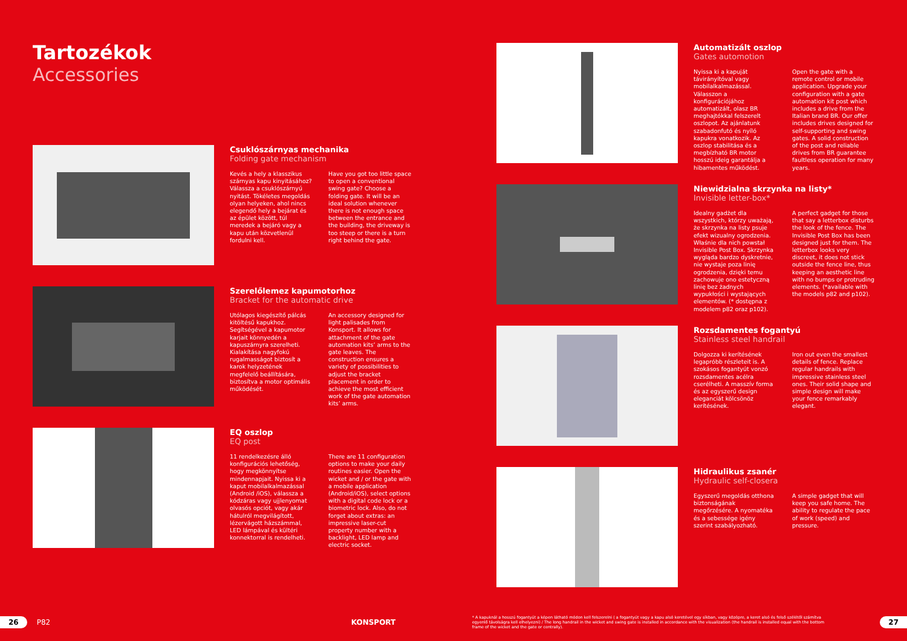Tartozékok
Accessories
Csuklószárnyas mechanika
Folding gate mechanism
Kevés a hely a klasszikus szárnyas kapu kinyitásához? Válassza a csuklószárnyú nyitást. Tökéletes megoldás olyan helyeken, ahol nincs elegendő hely a bejárat és az épület között, túl meredek a bejáró vagy a kapu után közvetlenül fordulni kell.
Have you got too little space to open a conventional swing gate? Choose a folding gate. It will be an ideal solution whenever there is not enough space between the entrance and the building, the driveway is too steep or there is a turn right behind the gate.
Szerelőlemez kapumotorhoz
Bracket for the automatic drive
Utólagos kiegészítő pálcás kitöltésű kapukhoz. Segítségével a kapumotor karjait könnyedén a kapuszárnyra szerelheti. Kialakítása nagyfokú rugalmasságot biztosít a karok helyzetének megfelelő beállítására, biztosítva a motor optimális működését.
An accessory designed for light palisades from Konsport. It allows for attachment of the gate automation kits’ arms to the gate leaves. The construction ensures a variety of possibilities to adjust the bracket placement in order to achieve the most efficient work of the gate automation kits’ arms.
EQ oszlop
EQ post
11 rendelkezésre álló konfigurációs lehetőség, hogy megkönnyítse mindennapjait. Nyissa ki a kaput mobilalkalmazással (Android /iOS), válassza a kódzáras vagy ujjlenyomat olvasós opciót, vagy akár hátulról megvilágított, lézervágott házszámmal, LED lámpával és kültéri konnektorral is rendelheti.
There are 11 configuration options to make your daily routines easier. Open the wicket and / or the gate with a mobile application (Android/iOS), select options with a digital code lock or a biometric lock. Also, do not forget about extras: an impressive laser-cut property number with a backlight, LED lamp and electric socket.
Automatizált oszlop
Gates automotion
Nyissa ki a kapuját távirányítóval vagy mobilalkalmazással. Válasszon a konfigurációjához automatizált, olasz BR meghajtókkal felszerelt oszlopot. Az ajánlatunk szabadonfutó és nyíló kapukra vonatkozik. Az oszlop stabilitása és a megbízható BR motor hosszú ideig garantálja a hibamentes működést.
Open the gate with a remote control or mobile application. Upgrade your configuration with a gate automation kit post which includes a drive from the Italian brand BR. Our offer includes drives designed for self-supporting and swing gates. A solid construction of the post and reliable drives from BR guarantee faultless operation for many years.
Niewidzialna skrzynka na listy*
Invisible letter-box*
Idealny gadżet dla wszystkich, którzy uważają, że skrzynka na listy psuje efekt wizualny ogrodzenia. Właśnie dla nich powstał Invisible Post Box. Skrzynka wygląda bardzo dyskretnie, nie wystaje poza linię ogrodzenia, dzięki temu zachowuje ono estetyczną linię bez żadnych wypukłości i wystających elementów. (* dostępna z modelem p82 oraz p102).
A perfect gadget for those that say a letterbox disturbs the look of the fence. The Invisible Post Box has been designed just for them. The letterbox looks very discreet, it does not stick outside the fence line, thus keeping an aesthetic line with no bumps or protruding elements. (*available with the models p82 and p102).
Rozsdamentes fogantyú
Stainless steel handrail
Dolgozza ki kerítésének legapróbb részleteit is. A szokásos fogantyút vonzó rozsdamentes acélra cserélheti. A masszív forma és az egyszerű design eleganciát kölcsönöz kerítésének.
Iron out even the smallest details of fence. Replace regular handrails with impressive stainless steel ones. Their solid shape and simple design will make your fence remarkably elegant.
Hidraulikus zsanér
Hydraulic self-closera
Egyszerű megoldás otthona biztonságának megőrzésére. A nyomatéka és a sebessége igény szerint szabályozható.
A simple gadget that will keep you safe home. The ability to regulate the pace of work (speed) and pressure.
26 P82 KONSPORT * A kapuknál a hosszú fogantyút a képen látható módon kell felszerelni ( a fogantyút vagy a kapu alsó keretével egy síkban, vagy középre, a keret alsó és felső szélétől számítva egyenlő távolságra kell elhelyezni) / The long handrail in the wicket and swing gate is installed in accordance with the visualization (the handrail is installed equal with the bottom frame of the wicket and the gate or centrally). 27